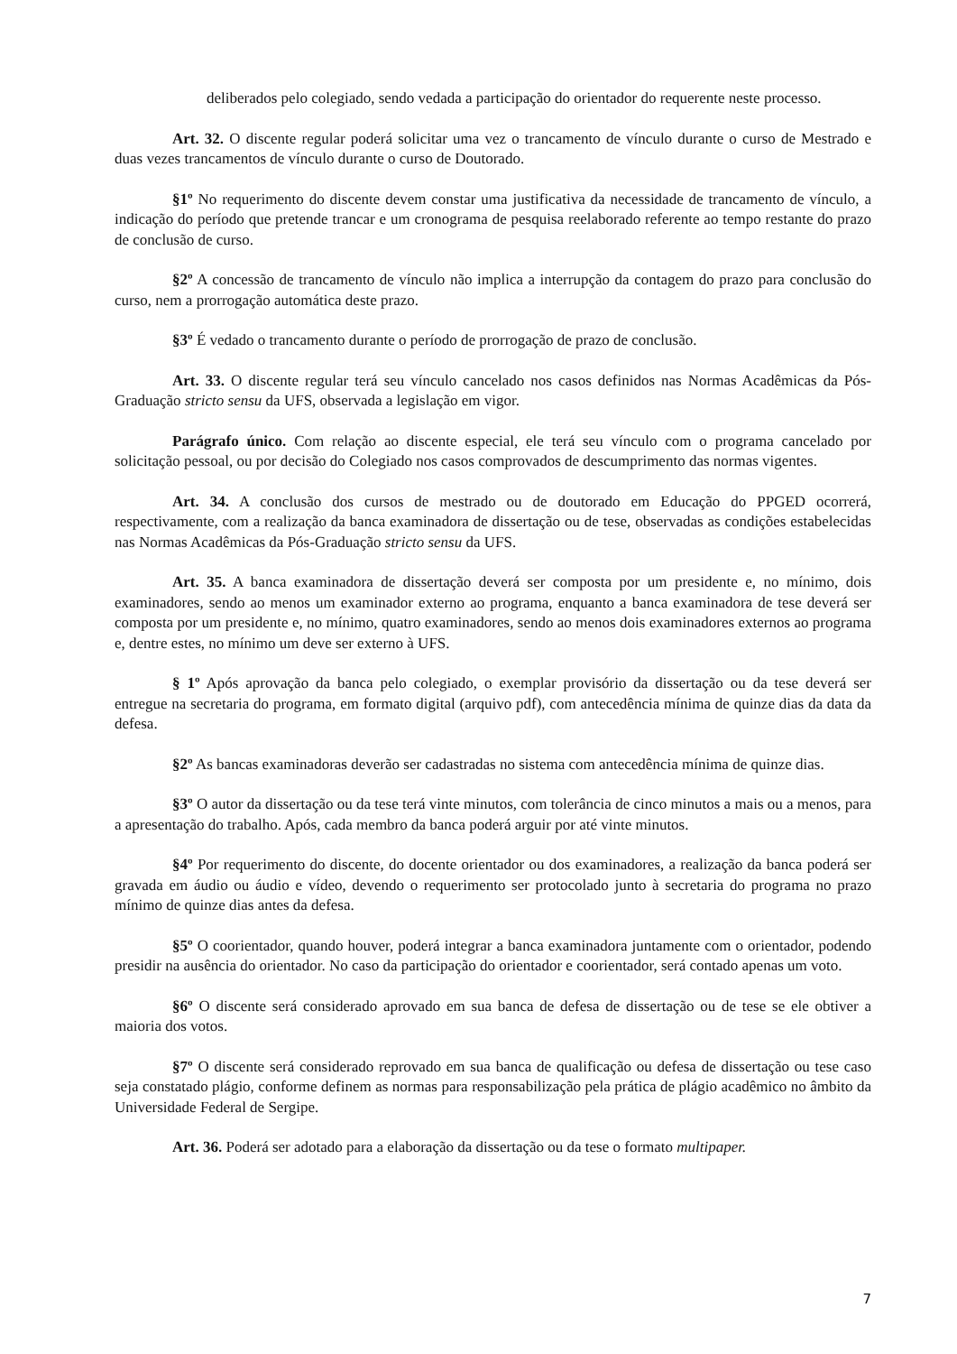deliberados pelo colegiado, sendo vedada a participação do orientador do requerente neste processo.
Art. 32. O discente regular poderá solicitar uma vez o trancamento de vínculo durante o curso de Mestrado e duas vezes trancamentos de vínculo durante o curso de Doutorado.
§1º No requerimento do discente devem constar uma justificativa da necessidade de trancamento de vínculo, a indicação do período que pretende trancar e um cronograma de pesquisa reelaborado referente ao tempo restante do prazo de conclusão de curso.
§2º A concessão de trancamento de vínculo não implica a interrupção da contagem do prazo para conclusão do curso, nem a prorrogação automática deste prazo.
§3º É vedado o trancamento durante o período de prorrogação de prazo de conclusão.
Art. 33. O discente regular terá seu vínculo cancelado nos casos definidos nas Normas Acadêmicas da Pós-Graduação stricto sensu da UFS, observada a legislação em vigor.
Parágrafo único. Com relação ao discente especial, ele terá seu vínculo com o programa cancelado por solicitação pessoal, ou por decisão do Colegiado nos casos comprovados de descumprimento das normas vigentes.
Art. 34. A conclusão dos cursos de mestrado ou de doutorado em Educação do PPGED ocorrerá, respectivamente, com a realização da banca examinadora de dissertação ou de tese, observadas as condições estabelecidas nas Normas Acadêmicas da Pós-Graduação stricto sensu da UFS.
Art. 35. A banca examinadora de dissertação deverá ser composta por um presidente e, no mínimo, dois examinadores, sendo ao menos um examinador externo ao programa, enquanto a banca examinadora de tese deverá ser composta por um presidente e, no mínimo, quatro examinadores, sendo ao menos dois examinadores externos ao programa e, dentre estes, no mínimo um deve ser externo à UFS.
§ 1º Após aprovação da banca pelo colegiado, o exemplar provisório da dissertação ou da tese deverá ser entregue na secretaria do programa, em formato digital (arquivo pdf), com antecedência mínima de quinze dias da data da defesa.
§2º As bancas examinadoras deverão ser cadastradas no sistema com antecedência mínima de quinze dias.
§3º O autor da dissertação ou da tese terá vinte minutos, com tolerância de cinco minutos a mais ou a menos, para a apresentação do trabalho. Após, cada membro da banca poderá arguir por até vinte minutos.
§4º Por requerimento do discente, do docente orientador ou dos examinadores, a realização da banca poderá ser gravada em áudio ou áudio e vídeo, devendo o requerimento ser protocolado junto à secretaria do programa no prazo mínimo de quinze dias antes da defesa.
§5º O coorientador, quando houver, poderá integrar a banca examinadora juntamente com o orientador, podendo presidir na ausência do orientador. No caso da participação do orientador e coorientador, será contado apenas um voto.
§6º O discente será considerado aprovado em sua banca de defesa de dissertação ou de tese se ele obtiver a maioria dos votos.
§7º O discente será considerado reprovado em sua banca de qualificação ou defesa de dissertação ou tese caso seja constatado plágio, conforme definem as normas para responsabilização pela prática de plágio acadêmico no âmbito da Universidade Federal de Sergipe.
Art. 36. Poderá ser adotado para a elaboração da dissertação ou da tese o formato multipaper.
7